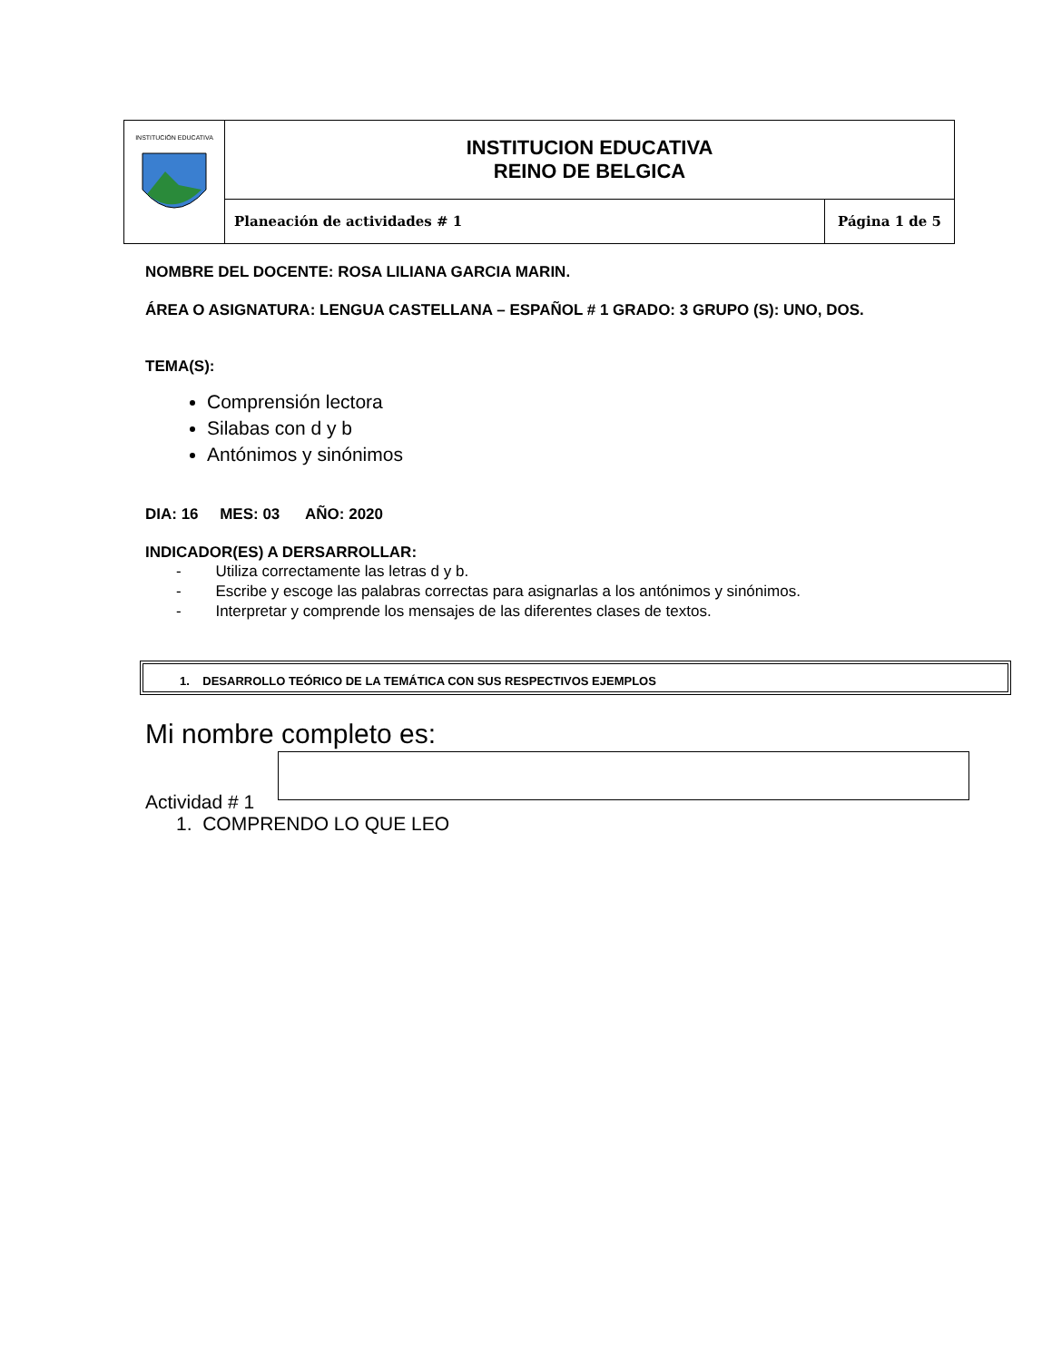| INSTITUCIÓN EDUCATIVA | INSTITUCION EDUCATIVA REINO DE BELGICA | |
| | Planeación de actividades # 1 | Página 1 de 5 |
NOMBRE DEL DOCENTE: ROSA LILIANA GARCIA MARIN.
ÁREA O ASIGNATURA: LENGUA CASTELLANA – ESPAÑOL # 1 GRADO: 3 GRUPO (S): UNO, DOS.
TEMA(S):
Comprensión lectora
Silabas con d y b
Antónimos y sinónimos
DIA: 16 MES: 03 AÑO: 2020
INDICADOR(ES) A DERSARROLLAR:
- Utiliza correctamente las letras d y b.
- Escribe y escoge las palabras correctas para asignarlas a los antónimos y sinónimos.
- Interpretar y comprende los mensajes de las diferentes clases de textos.
1. DESARROLLO TEÓRICO DE LA TEMÁTICA CON SUS RESPECTIVOS EJEMPLOS
Mi nombre completo es:
Actividad # 1
1. COMPRENDO LO QUE LEO